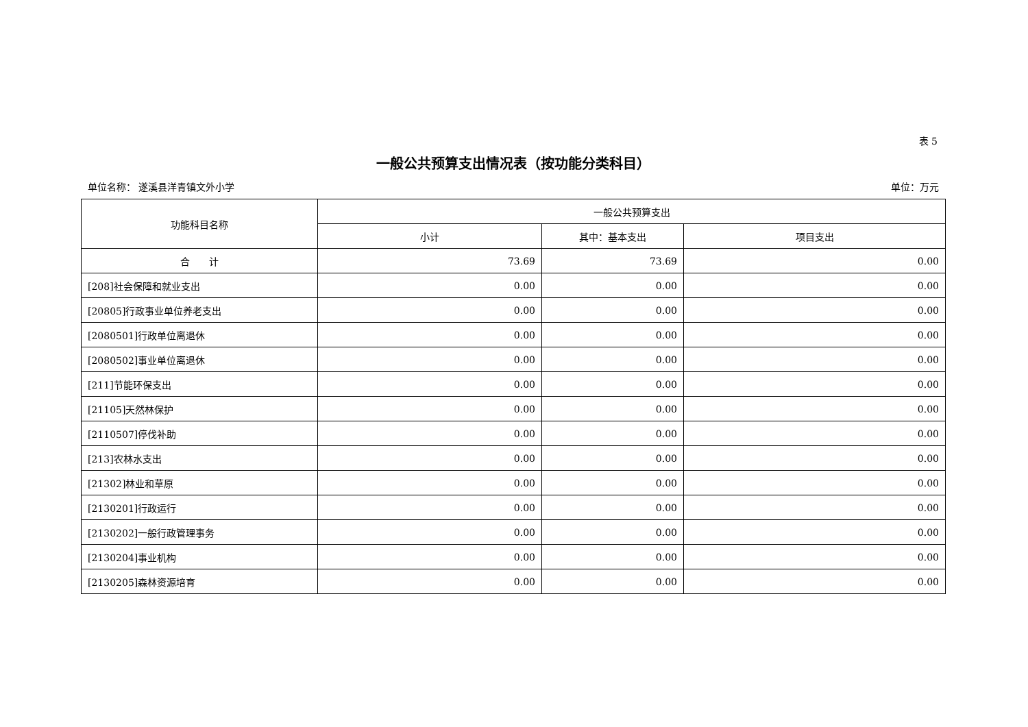表 5
一般公共预算支出情况表（按功能分类科目）
单位名称： 遂溪县洋青镇文外小学 单位：万元
| 功能科目名称 | 一般公共预算支出 | | |
| --- | --- | --- | --- |
| | 小计 | 其中：基本支出 | 项目支出 |
| 合 计 | 73.69 | 73.69 | 0.00 |
| [208]社会保障和就业支出 | 0.00 | 0.00 | 0.00 |
| [20805]行政事业单位养老支出 | 0.00 | 0.00 | 0.00 |
| [2080501]行政单位离退休 | 0.00 | 0.00 | 0.00 |
| [2080502]事业单位离退休 | 0.00 | 0.00 | 0.00 |
| [211]节能环保支出 | 0.00 | 0.00 | 0.00 |
| [21105]天然林保护 | 0.00 | 0.00 | 0.00 |
| [2110507]停伐补助 | 0.00 | 0.00 | 0.00 |
| [213]农林水支出 | 0.00 | 0.00 | 0.00 |
| [21302]林业和草原 | 0.00 | 0.00 | 0.00 |
| [2130201]行政运行 | 0.00 | 0.00 | 0.00 |
| [2130202]一般行政管理事务 | 0.00 | 0.00 | 0.00 |
| [2130204]事业机构 | 0.00 | 0.00 | 0.00 |
| [2130205]森林资源培育 | 0.00 | 0.00 | 0.00 |